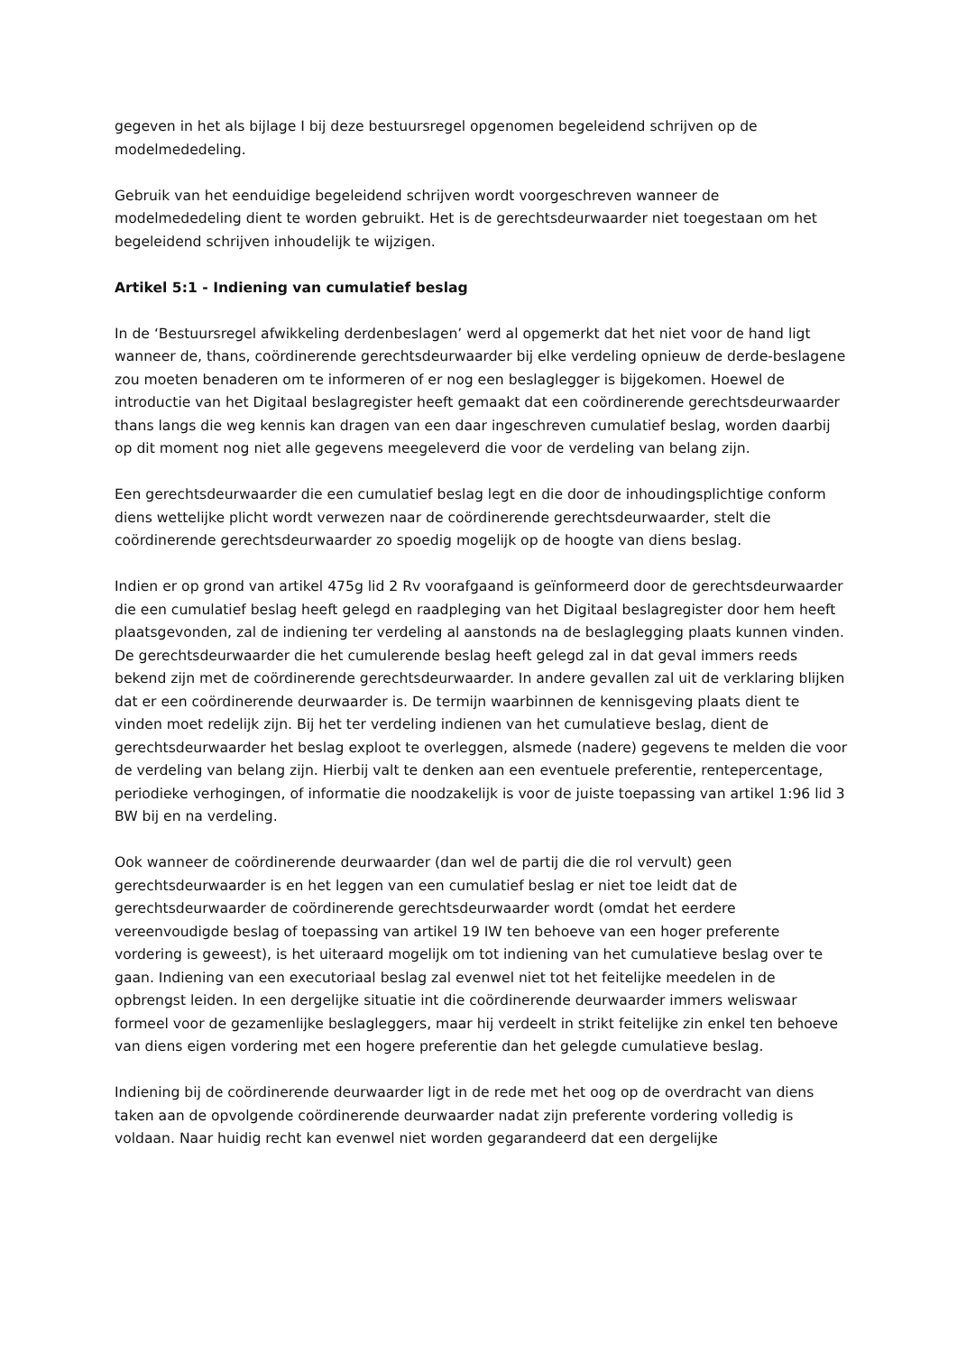gegeven in het als bijlage I bij deze bestuursregel opgenomen begeleidend schrijven op de modelmededeling.
Gebruik van het eenduidige begeleidend schrijven wordt voorgeschreven wanneer de modelmededeling dient te worden gebruikt. Het is de gerechtsdeurwaarder niet toegestaan om het begeleidend schrijven inhoudelijk te wijzigen.
Artikel 5:1 - Indiening van cumulatief beslag
In de ‘Bestuursregel afwikkeling derdenbeslagen’ werd al opgemerkt dat het niet voor de hand ligt wanneer de, thans, coördinerende gerechtsdeurwaarder bij elke verdeling opnieuw de derde-beslagene zou moeten benaderen om te informeren of er nog een beslaglegger is bijgekomen. Hoewel de introductie van het Digitaal beslagregister heeft gemaakt dat een coördinerende gerechtsdeurwaarder thans langs die weg kennis kan dragen van een daar ingeschreven cumulatief beslag, worden daarbij op dit moment nog niet alle gegevens meegeleverd die voor de verdeling van belang zijn.
Een gerechtsdeurwaarder die een cumulatief beslag legt en die door de inhoudingsplichtige conform diens wettelijke plicht wordt verwezen naar de coördinerende gerechtsdeurwaarder, stelt die coördinerende gerechtsdeurwaarder zo spoedig mogelijk op de hoogte van diens beslag.
Indien er op grond van artikel 475g lid 2 Rv voorafgaand is geïnformeerd door de gerechtsdeurwaarder die een cumulatief beslag heeft gelegd en raadpleging van het Digitaal beslagregister door hem heeft plaatsgevonden, zal de indiening ter verdeling al aanstonds na de beslaglegging plaats kunnen vinden. De gerechtsdeurwaarder die het cumulerende beslag heeft gelegd zal in dat geval immers reeds bekend zijn met de coördinerende gerechtsdeurwaarder. In andere gevallen zal uit de verklaring blijken dat er een coördinerende deurwaarder is. De termijn waarbinnen de kennisgeving plaats dient te vinden moet redelijk zijn. Bij het ter verdeling indienen van het cumulatieve beslag, dient de gerechtsdeurwaarder het beslag exploot te overleggen, alsmede (nadere) gegevens te melden die voor de verdeling van belang zijn. Hierbij valt te denken aan een eventuele preferentie, rentepercentage, periodieke verhogingen, of informatie die noodzakelijk is voor de juiste toepassing van artikel 1:96 lid 3 BW bij en na verdeling.
Ook wanneer de coördinerende deurwaarder (dan wel de partij die die rol vervult) geen gerechtsdeurwaarder is en het leggen van een cumulatief beslag er niet toe leidt dat de gerechtsdeurwaarder de coördinerende gerechtsdeurwaarder wordt (omdat het eerdere vereenvoudigde beslag of toepassing van artikel 19 IW ten behoeve van een hoger preferente vordering is geweest), is het uiteraard mogelijk om tot indiening van het cumulatieve beslag over te gaan. Indiening van een executoriaal beslag zal evenwel niet tot het feitelijke meedelen in de opbrengst leiden. In een dergelijke situatie int die coördinerende deurwaarder immers weliswaar formeel voor de gezamenlijke beslagleggers, maar hij verdeelt in strikt feitelijke zin enkel ten behoeve van diens eigen vordering met een hogere preferentie dan het gelegde cumulatieve beslag.
Indiening bij de coördinerende deurwaarder ligt in de rede met het oog op de overdracht van diens taken aan de opvolgende coördinerende deurwaarder nadat zijn preferente vordering volledig is voldaan. Naar huidig recht kan evenwel niet worden gegarandeerd dat een dergelijke